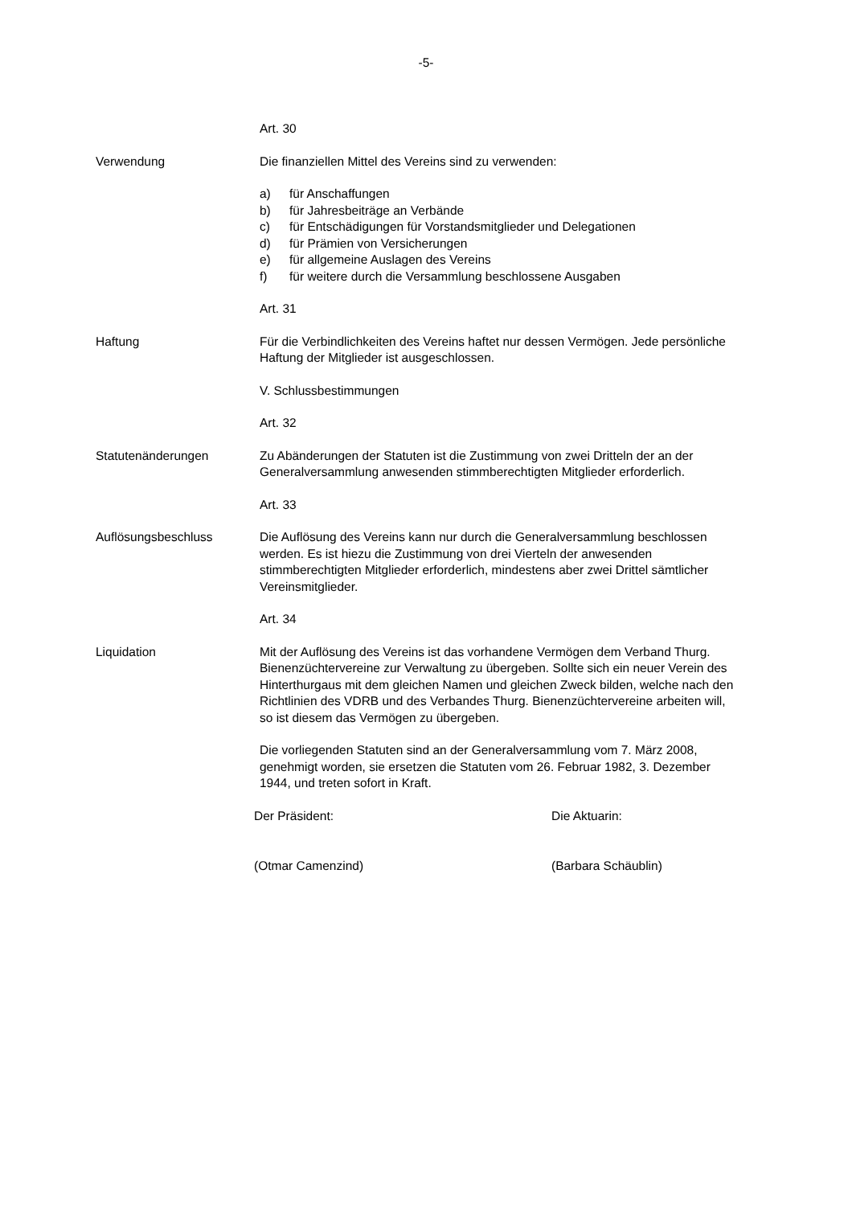-5-
Art. 30
Verwendung Die finanziellen Mittel des Vereins sind zu verwenden:
a) für Anschaffungen
b) für Jahresbeiträge an Verbände
c) für Entschädigungen für Vorstandsmitglieder und Delegationen
d) für Prämien von Versicherungen
e) für allgemeine Auslagen des Vereins
f) für weitere durch die Versammlung beschlossene Ausgaben
Art. 31
Haftung Für die Verbindlichkeiten des Vereins haftet nur dessen Vermögen. Jede persönliche Haftung der Mitglieder ist ausgeschlossen.
V. Schlussbestimmungen
Art. 32
Statutenänderungen Zu Abänderungen der Statuten ist die Zustimmung von zwei Dritteln der an der Generalversammlung anwesenden stimmberechtigten Mitglieder erforderlich.
Art. 33
Auflösungsbeschluss Die Auflösung des Vereins kann nur durch die Generalversammlung beschlossen werden. Es ist hiezu die Zustimmung von drei Vierteln der anwesenden stimmberechtigten Mitglieder erforderlich, mindestens aber zwei Drittel sämtlicher Vereinsmitglieder.
Art. 34
Liquidation Mit der Auflösung des Vereins ist das vorhandene Vermögen dem Verband Thurg. Bienenzüchtervereine zur Verwaltung zu übergeben. Sollte sich ein neuer Verein des Hinterthurgaus mit dem gleichen Namen und gleichen Zweck bilden, welche nach den Richtlinien des VDRB und des Verbandes Thurg. Bienenzüchtervereine arbeiten will, so ist diesem das Vermögen zu übergeben.
Die vorliegenden Statuten sind an der Generalversammlung vom 7. März 2008, genehmigt worden, sie ersetzen die Statuten vom 26. Februar 1982, 3. Dezember 1944, und treten sofort in Kraft.
Der Präsident: Die Aktuarin:
(Otmar Camenzind) (Barbara Schäublin)